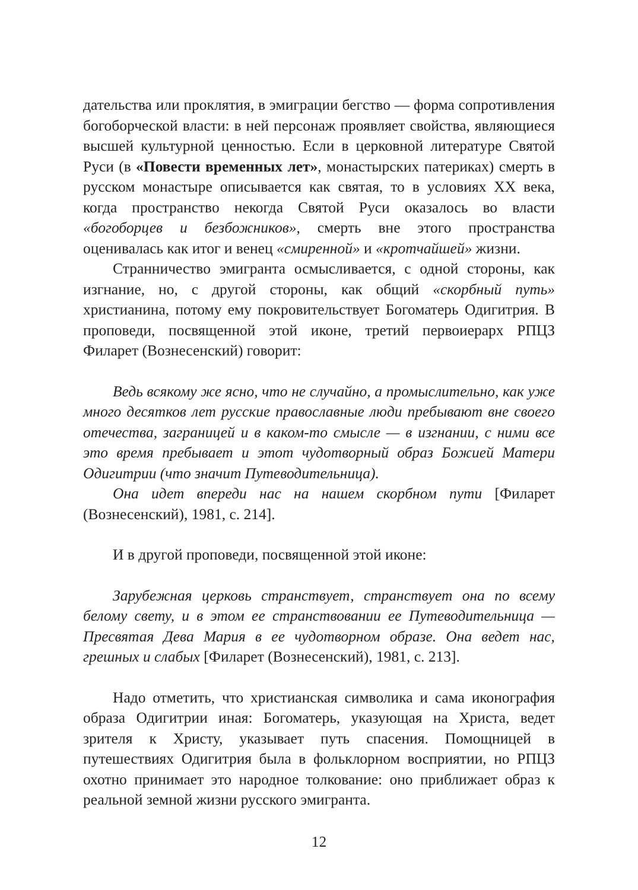дательства или проклятия, в эмиграции бегство — форма сопротивления богоборческой власти: в ней персонаж проявляет свойства, являющиеся высшей культурной ценностью. Если в церковной литературе Святой Руси (в «Повести временных лет», монастырских патериках) смерть в русском монастыре описывается как святая, то в условиях XX века, когда пространство некогда Святой Руси оказалось во власти «богоборцев и безбожников», смерть вне этого пространства оценивалась как итог и венец «смиренной» и «кротчайшей» жизни.
Странничество эмигранта осмысливается, с одной стороны, как изгнание, но, с другой стороны, как общий «скорбный путь» христианина, потому ему покровительствует Богоматерь Одигитрия. В проповеди, посвященной этой иконе, третий первоиерарх РПЦЗ Филарет (Вознесенский) говорит:
Ведь всякому же ясно, что не случайно, а промыслительно, как уже много десятков лет русские православные люди пребывают вне своего отечества, заграницей и в каком-то смысле — в изгнании, с ними все это время пребывает и этот чудотворный образ Божией Матери Одигитрии (что значит Путеводительница).
Она идет впереди нас на нашем скорбном пути [Филарет (Вознесенский), 1981, с. 214].
И в другой проповеди, посвященной этой иконе:
Зарубежная церковь странствует, странствует она по всему белому свету, и в этом ее странствовании ее Путеводительница — Пресвятая Дева Мария в ее чудотворном образе. Она ведет нас, грешных и слабых [Филарет (Вознесенский), 1981, с. 213].
Надо отметить, что христианская символика и сама иконография образа Одигитрии иная: Богоматерь, указующая на Христа, ведет зрителя к Христу, указывает путь спасения. Помощницей в путешествиях Одигитрия была в фольклорном восприятии, но РПЦЗ охотно принимает это народное толкование: оно приближает образ к реальной земной жизни русского эмигранта.
12